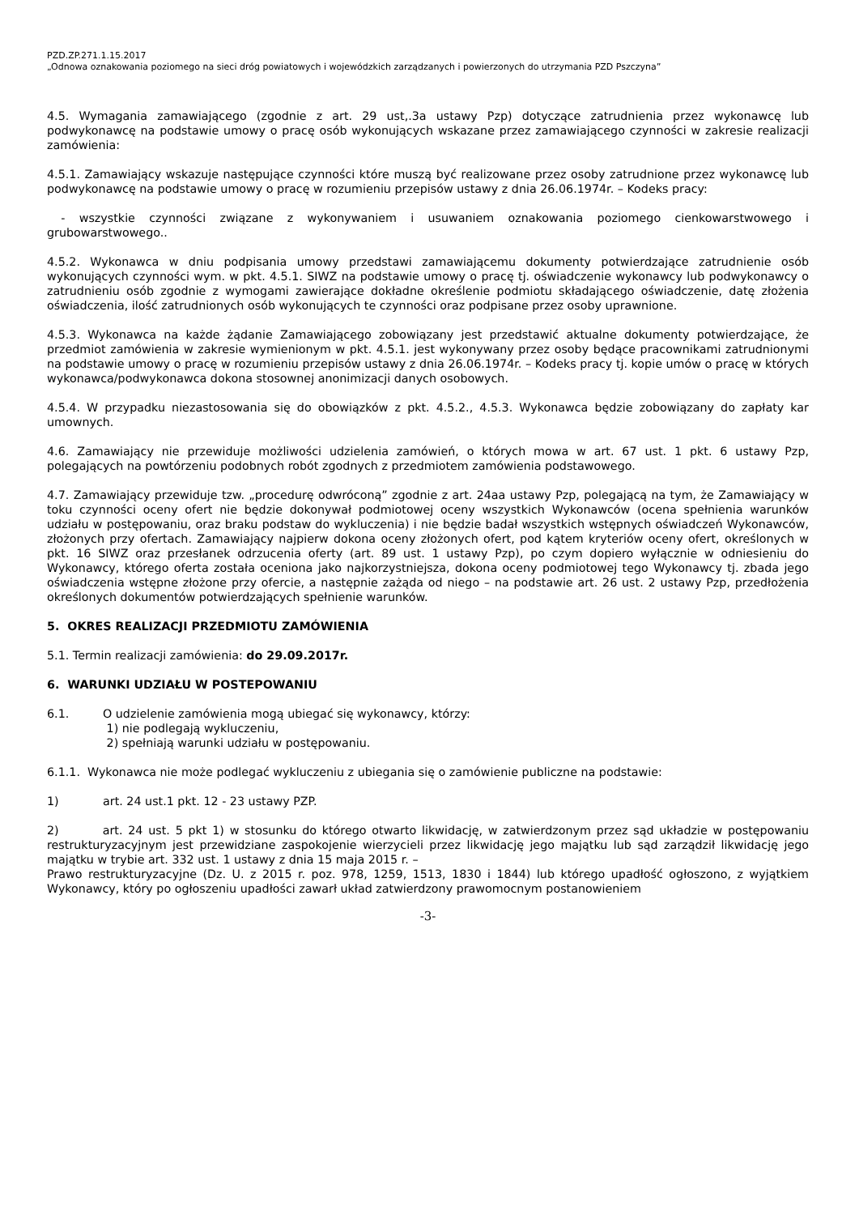PZD.ZP.271.1.15.2017
„Odnowa oznakowania poziomego na sieci dróg powiatowych i wojewódzkich zarządzanych i powierzonych do utrzymania PZD Pszczyna”
4.5. Wymagania zamawiającego (zgodnie z art. 29 ust,.3a ustawy Pzp) dotyczące zatrudnienia przez wykonawcę lub podwykonawcę na podstawie umowy o pracę osób wykonujących wskazane przez zamawiającego czynności w zakresie realizacji zamówienia:
4.5.1. Zamawiający wskazuje następujące czynności które muszą być realizowane przez osoby zatrudnione przez wykonawcę lub podwykonawcę na podstawie umowy o pracę w rozumieniu przepisów ustawy z dnia 26.06.1974r. – Kodeks pracy:
- wszystkie czynności związane z wykonywaniem i usuwaniem oznakowania poziomego cienkowarstwowego i grubowarstwowego..
4.5.2. Wykonawca w dniu podpisania umowy przedstawi zamawiającemu dokumenty potwierdzające zatrudnienie osób wykonujących czynności wym. w pkt. 4.5.1. SIWZ na podstawie umowy o pracę tj. oświadczenie wykonawcy lub podwykonawcy o zatrudnieniu osób zgodnie z wymogami zawierające dokładne określenie podmiotu składającego oświadczenie, datę złożenia oświadczenia, ilość zatrudnionych osób wykonujących te czynności oraz podpisane przez osoby uprawnione.
4.5.3. Wykonawca na każde żądanie Zamawiającego zobowiązany jest przedstawić aktualne dokumenty potwierdzające, że przedmiot zamówienia w zakresie wymienionym w pkt. 4.5.1. jest wykonywany przez osoby będące pracownikami zatrudnionymi na podstawie umowy o pracę w rozumieniu przepisów ustawy z dnia 26.06.1974r. – Kodeks pracy tj. kopie umów o pracę w których wykonawca/podwykonawca dokona stosownej anonimizacji danych osobowych.
4.5.4. W przypadku niezastosowania się do obowiązków z pkt. 4.5.2., 4.5.3. Wykonawca będzie zobowiązany do zapłaty kar umownych.
4.6. Zamawiający nie przewiduje możliwości udzielenia zamówień, o których mowa w art. 67 ust. 1 pkt. 6 ustawy Pzp, polegających na powtórzeniu podobnych robót zgodnych z przedmiotem zamówienia podstawowego.
4.7. Zamawiający przewiduje tzw. „procedurę odwróconą” zgodnie z art. 24aa ustawy Pzp, polegającą na tym, że Zamawiający w toku czynności oceny ofert nie będzie dokonywał podmiotowej oceny wszystkich Wykonawców (ocena spełnienia warunków udziału w postępowaniu, oraz braku podstaw do wykluczenia) i nie będzie badał wszystkich wstępnych oświadczeń Wykonawców, złożonych przy ofertach. Zamawiający najpierw dokona oceny złożonych ofert, pod kątem kryteriów oceny ofert, określonych w pkt. 16 SIWZ oraz przesłanek odrzucenia oferty (art. 89 ust. 1 ustawy Pzp), po czym dopiero wyłącznie w odniesieniu do Wykonawcy, którego oferta została oceniona jako najkorzystniejsza, dokona oceny podmiotowej tego Wykonawcy tj. zbada jego oświadczenia wstępne złożone przy ofercie, a następnie zażąda od niego – na podstawie art. 26 ust. 2 ustawy Pzp, przedłożenia określonych dokumentów potwierdzających spełnienie warunków.
5. OKRES REALIZACJI PRZEDMIOTU ZAMÓWIENIA
5.1. Termin realizacji zamówienia: do 29.09.2017r.
6. WARUNKI UDZIAŁU W POSTEPOWANIU
6.1. O udzielenie zamówienia mogą ubiegać się wykonawcy, którzy:
1) nie podlegają wykluczeniu,
2) spełniają warunki udziału w postępowaniu.
6.1.1. Wykonawca nie może podlegać wykluczeniu z ubiegania się o zamówienie publiczne na podstawie:
1) art. 24 ust.1 pkt. 12 - 23 ustawy PZP.
2) art. 24 ust. 5 pkt 1) w stosunku do którego otwarto likwidację, w zatwierdzonym przez sąd układzie w postępowaniu restrukturyzacyjnym jest przewidziane zaspokojenie wierzycieli przez likwidację jego majątku lub sąd zarządził likwidację jego majątku w trybie art. 332 ust. 1 ustawy z dnia 15 maja 2015 r. –
Prawo restrukturyzacyjne (Dz. U. z 2015 r. poz. 978, 1259, 1513, 1830 i 1844) lub którego upadłość ogłoszono, z wyjątkiem Wykonawcy, który po ogłoszeniu upadłości zawarł układ zatwierdzony prawomocnym postanowieniem
-3-